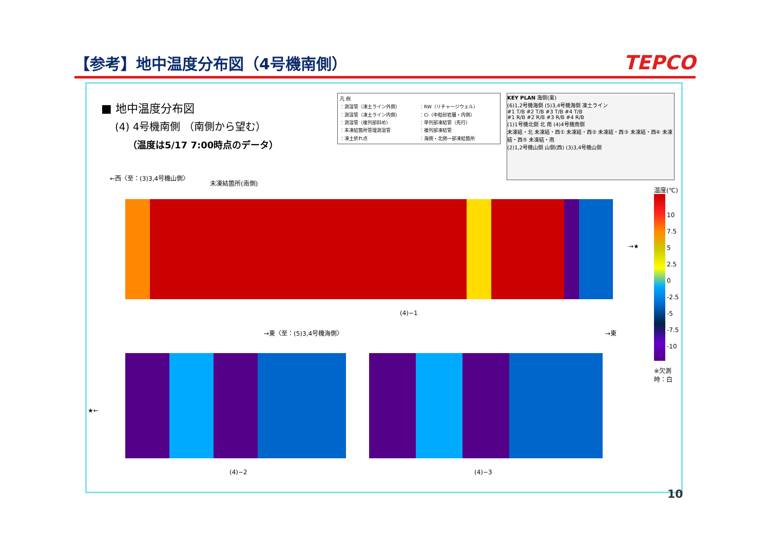【参考】地中温度分布図（4号機南側）
TEPCO
■ 地中温度分布図
(4) 4号機南側 （南側から望む）
（温度は5/17 7:00時点のデータ）
凡 例 ：測温管（凍土ライン外側） ：RW（リチャージウェル） ：測温管（凍土ライン内側） ：Ci（中粒砂岩層・内側） ：測温管（複列部斜め） ：単列部凍結管（先行） ：未凍結箇所管理測温管 ：複列部凍結管 ：凍土折れ点 ：海側・北側一部凍結箇所
KEY PLAN 海側(東)
(6)1,2号機海側 (5)3,4号機海側 凍土ライン
#1 T/B #2 T/B #3 T/B #4 T/B
#1 R/B #2 R/B #3 R/B #4 R/B
(1)1号機北側 北 南 (4)4号機南側
未凍結・北 未凍結・西① 未凍結・西② 未凍結・西③ 未凍結・西④ 未凍結・西⑤ 未凍結・南
(2)1,2号機山側 山側(西) (3)3,4号機山側
←西〈至：(3)3,4号機山側〉
未凍結箇所(南側)
(4)−1
→★
→東〈至：(5)3,4号機海側〉 →東
★←
(4)−2 (4)−3
温度(℃)
10
7.5
5
2.5
0
-2.5
-5
-7.5
-10
※欠測時：白
10